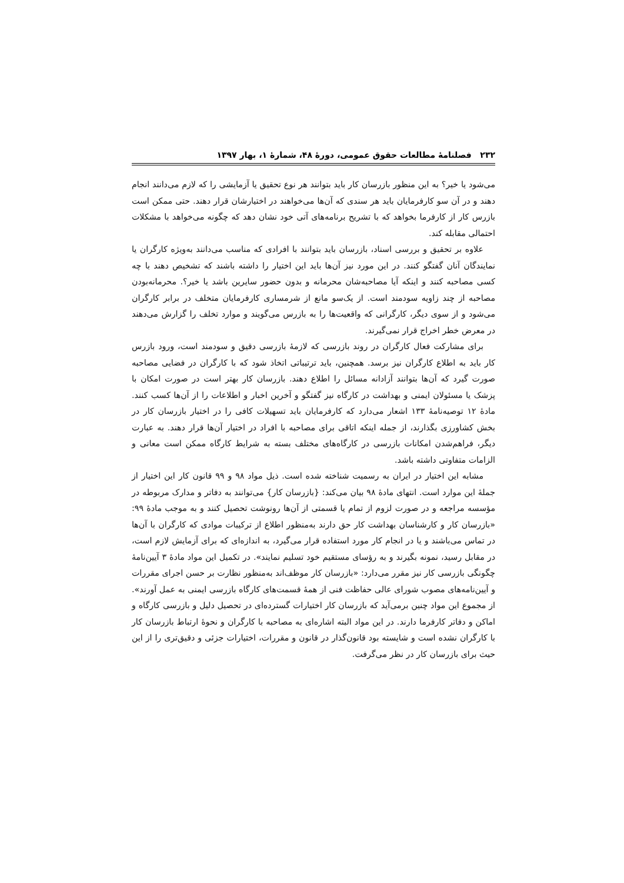۲۳۲ فصلنامهٔ مطالعات حقوق عمومی، دورهٔ ۴۸، شمارهٔ ۱، بهار ۱۳۹۷
می‌شود یا خیر؟ به این منظور بازرسان کار باید بتوانند هر نوع تحقیق یا آزمایشی را که لازم می‌دانند انجام دهند و در آن سو کارفرمایان باید هر سندی که آن‌ها می‌خواهند در اختیارشان قرار دهند. حتی ممکن است بازرس کار از کارفرما بخواهد که با تشریح برنامه‌های آتی خود نشان دهد که چگونه می‌خواهد با مشکلات احتمالی مقابله کند.
علاوه بر تحقیق و بررسی اسناد، بازرسان باید بتوانند با افرادی که مناسب می‌دانند به‌ویژه کارگران یا نمایندگان آنان گفتگو کنند. در این مورد نیز آن‌ها باید این اختیار را داشته باشند که تشخیص دهند با چه کسی مصاحبه کنند و اینکه آیا مصاحبه‌شان محرمانه و بدون حضور سایرین باشد یا خیر؟. محرمانه‌بودن مصاحبه از چند زاویه سودمند است. از یک‌سو مانع از شرمساری کارفرمایان متخلف در برابر کارگران می‌شود و از سوی دیگر، کارگرانی که واقعیت‌ها را به بازرس می‌گویند و موارد تخلف را گزارش می‌دهند در معرض خطر اخراج قرار نمی‌گیرند.
برای مشارکت فعال کارگران در روند بازرسی که لازمهٔ بازرسی دقیق و سودمند است، ورود بازرس کار باید به اطلاع کارگران نیز برسد. همچنین، باید ترتیباتی اتخاذ شود که با کارگران در فضایی مصاحبه صورت گیرد که آن‌ها بتوانند آزادانه مسائل را اطلاع دهند. بازرسان کار بهتر است در صورت امکان با پزشک یا مسئولان ایمنی و بهداشت در کارگاه نیز گفتگو و آخرین اخبار و اطلاعات را از آن‌ها کسب کنند. مادهٔ ۱۲ توصیه‌نامهٔ ۱۳۳ اشعار می‌دارد که کارفرمایان باید تسهیلات کافی را در اختیار بازرسان کار در بخش کشاورزی بگذارند، از جمله اینکه اتاقی برای مصاحبه با افراد در اختیار آن‌ها قرار دهند. به عبارت دیگر، فراهم‌شدن امکانات بازرسی در کارگاه‌های مختلف بسته به شرایط کارگاه ممکن است معانی و الزامات متفاوتی داشته باشد.
مشابه این اختیار در ایران به رسمیت شناخته شده است. ذیل مواد ۹۸ و ۹۹ قانون کار این اختیار از جملهٔ این موارد است. انتهای مادهٔ ۹۸ بیان می‌کند: {بازرسان کار} می‌توانند به دفاتر و مدارک مربوطه در مؤسسه مراجعه و در صورت لزوم از تمام یا قسمتی از آن‌ها رونوشت تحصیل کنند و به موجب مادهٔ ۹۹: «بازرسان کار و کارشناسان بهداشت کار حق دارند به‌منظور اطلاع از ترکیبات موادی که کارگران با آن‌ها در تماس می‌باشند و یا در انجام کار مورد استفاده قرار می‌گیرد، به اندازه‌ای که برای آزمایش لازم است، در مقابل رسید، نمونه بگیرند و به رؤسای مستقیم خود تسلیم نمایند». در تکمیل این مواد مادهٔ ۳ آیین‌نامهٔ چگونگی بازرسی کار نیز مقرر می‌دارد: «بازرسان کار موظف‌اند به‌منظور نظارت بر حسن اجرای مقررات و آیین‌نامه‌های مصوب شورای عالی حفاظت فنی از همهٔ قسمت‌های کارگاه بازرسی ایمنی به عمل آورند». از مجموع این مواد چنین برمی‌آید که بازرسان کار اختیارات گسترده‌ای در تحصیل دلیل و بازرسی کارگاه و اماکن و دفاتر کارفرما دارند. در این مواد البته اشاره‌ای به مصاحبه با کارگران و نحوهٔ ارتباط بازرسان کار با کارگران نشده است و شایسته بود قانون‌گذار در قانون و مقررات، اختیارات جزئی و دقیق‌تری را از این حیث برای بازرسان کار در نظر می‌گرفت.